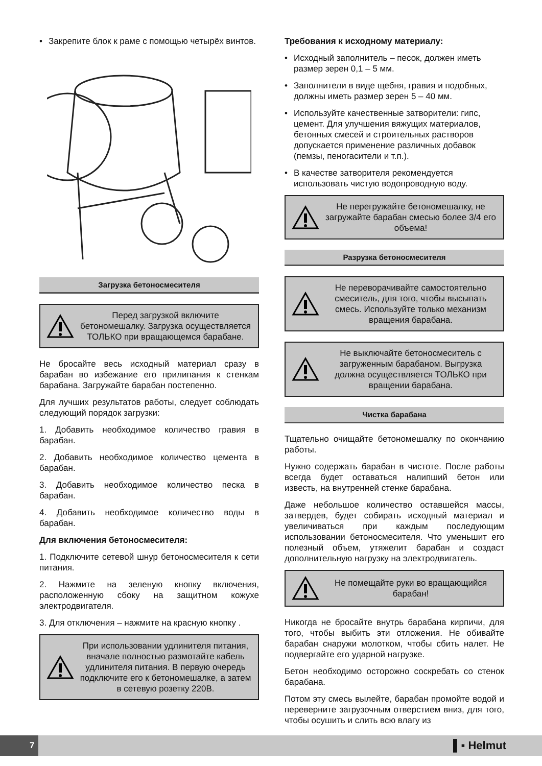• Закрепите блок к раме с помощью четырёх винтов.
Загрузка бетоносмесителя
Перед загрузкой включите бетономешалку. Загрузка осуществляется ТОЛЬКО при вращающемся барабане.
Не бросайте весь исходный материал сразу в барабан во избежание его прилипания к стенкам барабана. Загружайте барабан постепенно.
Для лучших результатов работы, следует соблюдать следующий порядок загрузки:
1. Добавить необходимое количество гравия в барабан.
2. Добавить необходимое количество цемента в барабан.
3. Добавить необходимое количество песка в барабан.
4. Добавить необходимое количество воды в барабан.
Для включения бетоносмесителя:
1. Подключите сетевой шнур бетоносмесителя к сети питания.
2. Нажмите на зеленую кнопку включения, расположенную сбоку на защитном кожухе электродвигателя.
3. Для отключения – нажмите на красную кнопку .
При использовании удлинителя питания, вначале полностью размотайте кабель удлинителя питания. В первую очередь подключите его к бетономешалке, а затем в сетевую розетку 220В.
Требования к исходному материалу:
• Исходный заполнитель – песок, должен иметь размер зерен 0,1 – 5 мм.
• Заполнители в виде щебня, гравия и подобных, должны иметь размер зерен 5 – 40 мм.
• Используйте качественные затворители: гипс, цемент. Для улучшения вяжущих материалов, бетонных смесей и строительных растворов допускается применение различных добавок (пемзы, пеногасители и т.п.).
• В качестве затворителя рекомендуется использовать чистую водопроводную воду.
Не перегружайте бетономешалку, не загружайте барабан смесью более 3/4 его объема!
Разрузка бетоносмесителя
Не переворачивайте самостоятельно смеситель, для того, чтобы высыпать смесь. Используйте только механизм вращения барабана.
Не выключайте бетоносмеситель с загруженным барабаном. Выгрузка должна осуществляется ТОЛЬКО при вращении барабана.
Чистка барабана
Тщательно очищайте бетономешалку по окончанию работы.
Нужно содержать барабан в чистоте. После работы всегда будет оставаться налипший бетон или известь, на внутренней стенке барабана.
Даже небольшое количество оставшейся массы, затвердев, будет собирать исходный материал и увеличиваться при каждым последующим использовании бетоносмесителя. Что уменьшит его полезный объем, утяжелит барабан и создаст дополнительную нагрузку на электродвигатель.
Не помещайте руки во вращающийся барабан!
Никогда не бросайте внутрь барабана кирпичи, для того, чтобы выбить эти отложения. Не обивайте барабан снаружи молотком, чтобы сбить налет. Не подвергайте его ударной нагрузке.
Бетон необходимо осторожно соскребать со стенок барабана.
Потом эту смесь вылейте, барабан промойте водой и переверните загрузочным отверстием вниз, для того, чтобы осушить и слить всю влагу из
7
▌▪ Helmut